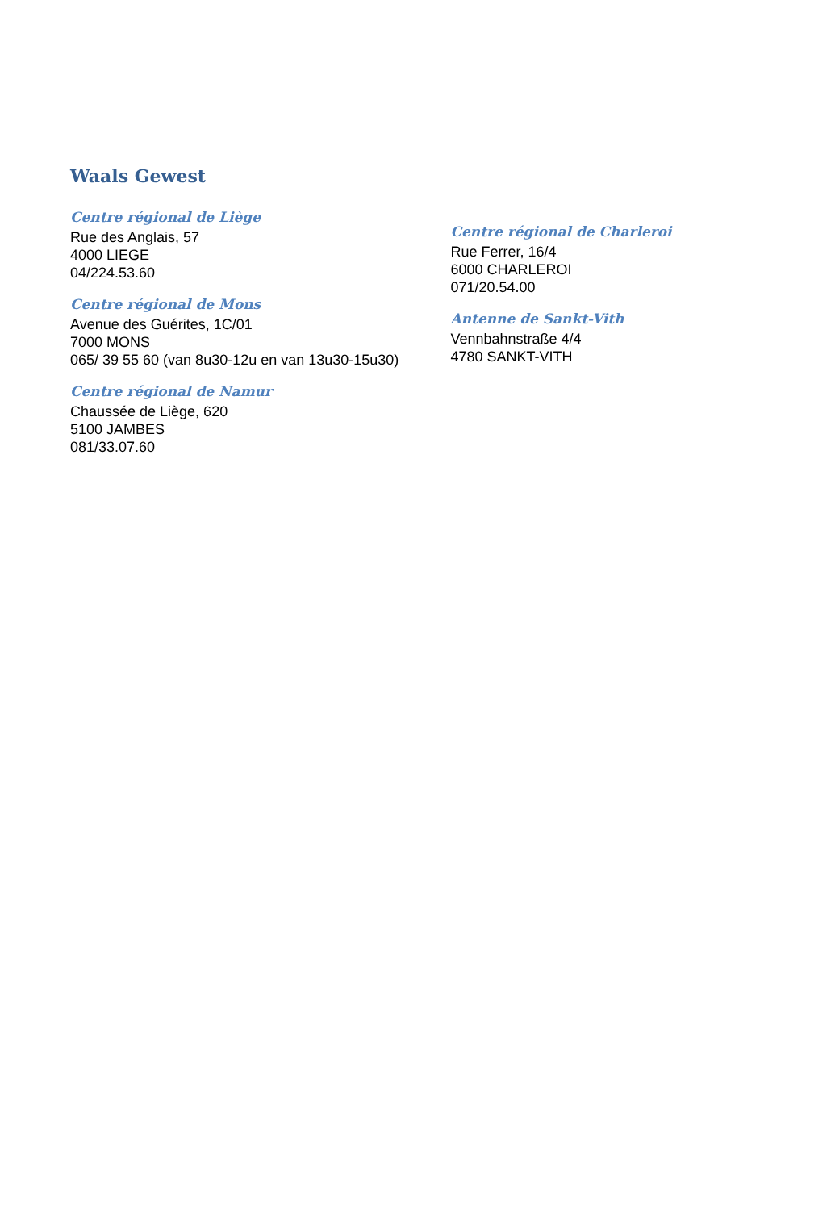Waals Gewest
Centre régional de Liège
Rue des Anglais, 57
4000 LIEGE
04/224.53.60
Centre régional de Mons
Avenue des Guérites, 1C/01
7000 MONS
065/ 39 55 60 (van 8u30-12u en van 13u30-15u30)
Centre régional de Namur
Chaussée de Liège, 620
5100 JAMBES
081/33.07.60
Centre régional de Charleroi
Rue Ferrer, 16/4
6000 CHARLEROI
071/20.54.00
Antenne de Sankt-Vith
Vennbahnstraße 4/4
4780 SANKT-VITH